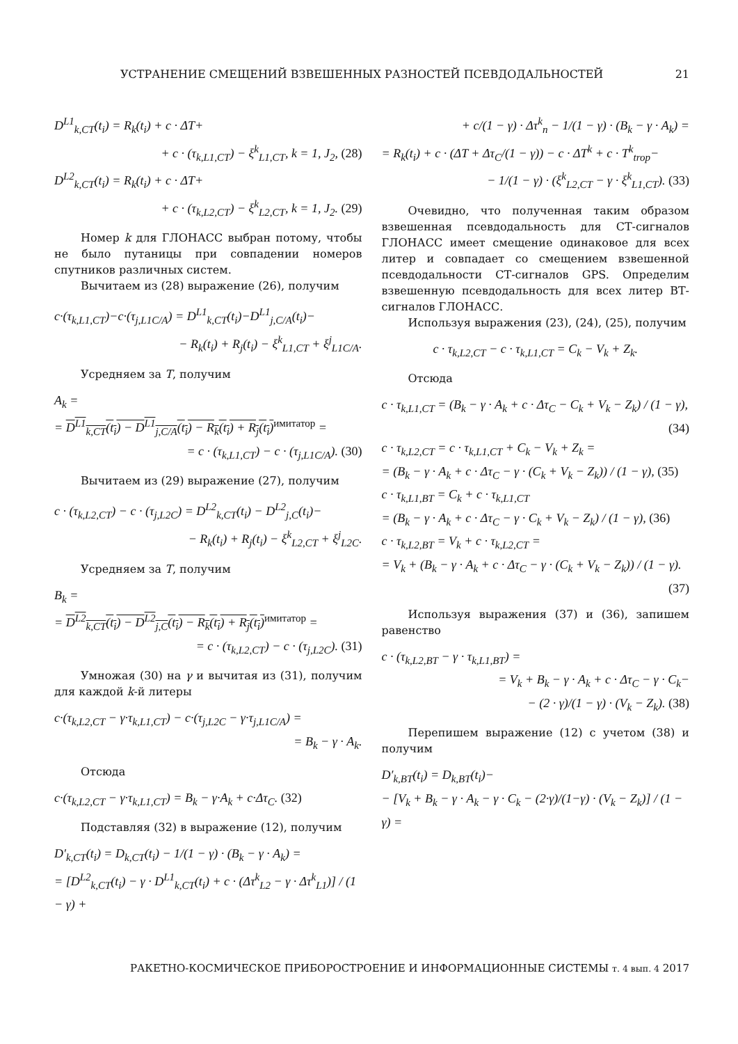УСТРАНЕНИЕ СМЕЩЕНИЙ ВЗВЕШЕННЫХ РАЗНОСТЕЙ ПСЕВДОДАЛЬНОСТЕЙ 21
D<sup>L1</sup><sub>k,CT</sub>(t<sub>i</sub>) = R<sub>k</sub>(t<sub>i</sub>) + c · ΔT+
+ c · (τ<sub>k,L1,CT</sub>) − ξ<sup>k</sup><sub>L1,CT</sub>, k = 1, J<sub>2</sub>, (28)
D<sup>L2</sup><sub>k,CT</sub>(t<sub>i</sub>) = R<sub>k</sub>(t<sub>i</sub>) + c · ΔT+
+ c · (τ<sub>k,L2,CT</sub>) − ξ<sup>k</sup><sub>L2,CT</sub>, k = 1, J<sub>2</sub>. (29)
Номер k для ГЛОНАСС выбран потому, чтобы не было путаницы при совпадении номеров спутников различных систем.
Вычитаем из (28) выражение (26), получим
c·(τ<sub>k,L1,CT</sub>)−c·(τ<sub>j,L1C/A</sub>) = D<sup>L1</sup><sub>k,CT</sub>(t<sub>i</sub>)−D<sup>L1</sup><sub>j,C/A</sub>(t<sub>i</sub>)−
− R<sub>k</sub>(t<sub>i</sub>) + R<sub>j</sub>(t<sub>i</sub>) − ξ<sup>k</sup><sub>L1,CT</sub> + ξ<sup>j</sup><sub>L1C/A</sub>.
Усредняем за T, получим
A<sub>k</sub> =
= D<sup>L1</sup><sub>k,CT</sub>(t<sub>i</sub>) − D<sup>L1</sup><sub>j,C/A</sub>(t<sub>i</sub>) − R<sub>k</sub>(t<sub>i</sub>) + R<sub>j</sub>(t<sub>i</sub>)<sup>имитатор</sup> =
= c · (τ<sub>k,L1,CT</sub>) − c · (τ<sub>j,L1C/A</sub>). (30)
Вычитаем из (29) выражение (27), получим
c · (τ<sub>k,L2,CT</sub>) − c · (τ<sub>j,L2C</sub>) = D<sup>L2</sup><sub>k,CT</sub>(t<sub>i</sub>) − D<sup>L2</sup><sub>j,C</sub>(t<sub>i</sub>)−
− R<sub>k</sub>(t<sub>i</sub>) + R<sub>j</sub>(t<sub>i</sub>) − ξ<sup>k</sup><sub>L2,CT</sub> + ξ<sup>j</sup><sub>L2C</sub>.
Усредняем за T, получим
B<sub>k</sub> =
= D<sup>L2</sup><sub>k,CT</sub>(t<sub>i</sub>) − D<sup>L2</sup><sub>j,C</sub>(t<sub>i</sub>) − R<sub>k</sub>(t<sub>i</sub>) + R<sub>j</sub>(t<sub>i</sub>)<sup>имитатор</sup> =
= c · (τ<sub>k,L2,CT</sub>) − c · (τ<sub>j,L2C</sub>). (31)
Умножая (30) на γ и вычитая из (31), получим для каждой k-й литеры
c·(τ<sub>k,L2,CT</sub> − γ·τ<sub>k,L1,CT</sub>) − c·(τ<sub>j,L2C</sub> − γ·τ<sub>j,L1C/A</sub>) =
= B<sub>k</sub> − γ · A<sub>k</sub>.
Отсюда
c·(τ<sub>k,L2,CT</sub> − γ·τ<sub>k,L1,CT</sub>) = B<sub>k</sub> − γ·A<sub>k</sub> + c·Δτ<sub>C</sub>. (32)
Подставляя (32) в выражение (12), получим
D′<sub>k,CT</sub>(t<sub>i</sub>) = D<sub>k,CT</sub>(t<sub>i</sub>) − 1/(1 − γ) · (B<sub>k</sub> − γ · A<sub>k</sub>) =
= [D<sup>L2</sup><sub>k,CT</sub>(t<sub>i</sub>) − γ · D<sup>L1</sup><sub>k,CT</sub>(t<sub>i</sub>) + c · (Δτ<sup>k</sup><sub>L2</sub> − γ · Δτ<sup>k</sup><sub>L1</sub>)] / (1 − γ) +
+ c/(1 − γ) · Δτ<sup>k</sup><sub>n</sub> − 1/(1 − γ) · (B<sub>k</sub> − γ · A<sub>k</sub>) =
= R<sub>k</sub>(t<sub>i</sub>) + c · (ΔT + Δτ<sub>C</sub>/(1 − γ)) − c · ΔT<sup>k</sup> + c · T<sup>k</sup><sub>trop</sub>−
− 1/(1 − γ) · (ξ<sup>k</sup><sub>L2,CT</sub> − γ · ξ<sup>k</sup><sub>L1,CT</sub>). (33)
Очевидно, что полученная таким образом взвешенная псевдодальность для СТ-сигналов ГЛОНАСС имеет смещение одинаковое для всех литер и совпадает со смещением взвешенной псевдодальности СТ-сигналов GPS. Определим взвешенную псевдодальность для всех литер ВТ-сигналов ГЛОНАСС.
Используя выражения (23), (24), (25), получим
c · τ<sub>k,L2,CT</sub> − c · τ<sub>k,L1,CT</sub> = C<sub>k</sub> − V<sub>k</sub> + Z<sub>k</sub>.
Отсюда
c · τ<sub>k,L1,CT</sub> = (B<sub>k</sub> − γ · A<sub>k</sub> + c · Δτ<sub>C</sub> − C<sub>k</sub> + V<sub>k</sub> − Z<sub>k</sub>) / (1 − γ),
(34)
c · τ<sub>k,L2,CT</sub> = c · τ<sub>k,L1,CT</sub> + C<sub>k</sub> − V<sub>k</sub> + Z<sub>k</sub> =
= (B<sub>k</sub> − γ · A<sub>k</sub> + c · Δτ<sub>C</sub> − γ · (C<sub>k</sub> + V<sub>k</sub> − Z<sub>k</sub>)) / (1 − γ), (35)
c · τ<sub>k,L1,BT</sub> = C<sub>k</sub> + c · τ<sub>k,L1,CT</sub>
= (B<sub>k</sub> − γ · A<sub>k</sub> + c · Δτ<sub>C</sub> − γ · C<sub>k</sub> + V<sub>k</sub> − Z<sub>k</sub>) / (1 − γ), (36)
c · τ<sub>k,L2,BT</sub> = V<sub>k</sub> + c · τ<sub>k,L2,CT</sub> =
= V<sub>k</sub> + (B<sub>k</sub> − γ · A<sub>k</sub> + c · Δτ<sub>C</sub> − γ · (C<sub>k</sub> + V<sub>k</sub> − Z<sub>k</sub>)) / (1 − γ).
(37)
Используя выражения (37) и (36), запишем равенство
c · (τ<sub>k,L2,BT</sub> − γ · τ<sub>k,L1,BT</sub>) =
= V<sub>k</sub> + B<sub>k</sub> − γ · A<sub>k</sub> + c · Δτ<sub>C</sub> − γ · C<sub>k</sub>−
− (2 · γ)/(1 − γ) · (V<sub>k</sub> − Z<sub>k</sub>). (38)
Перепишем выражение (12) с учетом (38) и получим
D′<sub>k,BT</sub>(t<sub>i</sub>) = D<sub>k,BT</sub>(t<sub>i</sub>)−
− [V<sub>k</sub> + B<sub>k</sub> − γ · A<sub>k</sub> − γ · C<sub>k</sub> − (2·γ)/(1−γ) · (V<sub>k</sub> − Z<sub>k</sub>)] / (1 − γ) =
РАКЕТНО-КОСМИЧЕСКОЕ ПРИБОРОСТРОЕНИЕ И ИНФОРМАЦИОННЫЕ СИСТЕМЫ т. 4 вып. 4 2017